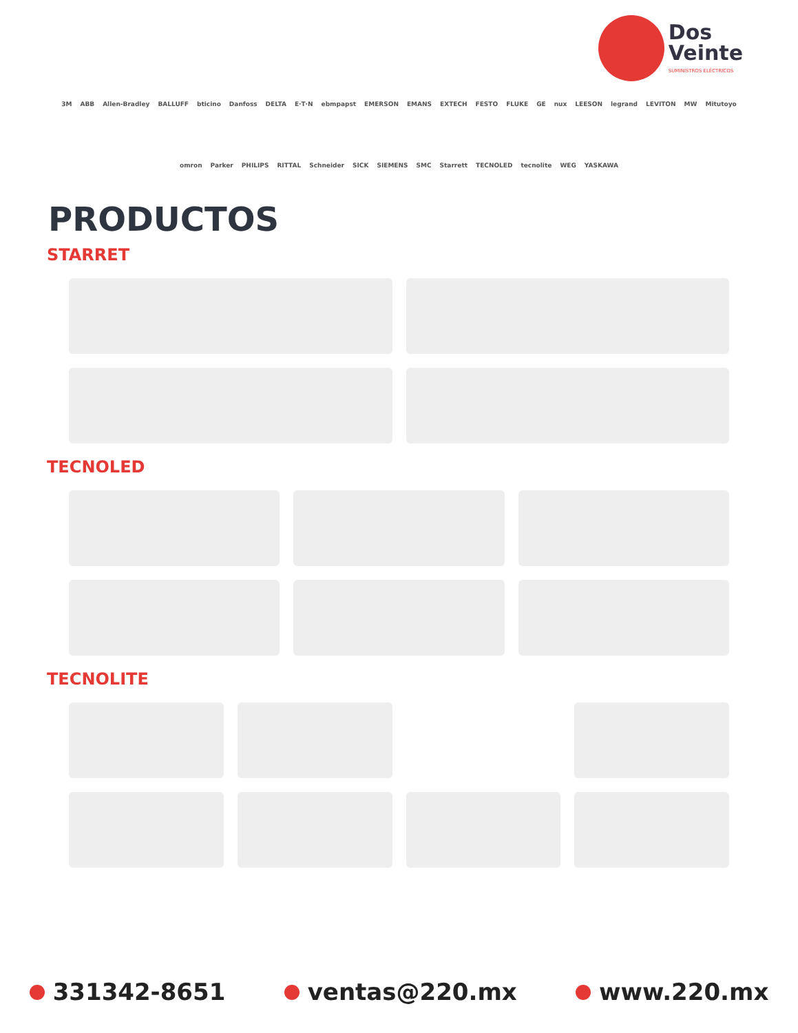Dos
Veinte
SUMINISTROS ELÉCTRICOS
3M ABB Allen-Bradley BALLUFF bticino Danfoss DELTA E·T·N ebmpapst EMERSON EMANS EXTECH FESTO FLUKE GE nux LEESON legrand LEVITON MW Mitutoyo omron Parker PHILIPS RITTAL Schneider SICK SIEMENS SMC Starrett TECNOLED tecnolite WEG YASKAWA
PRODUCTOS
STARRET
TECNOLED
TECNOLITE
331342-8651 ventas@220.mx www.220.mx